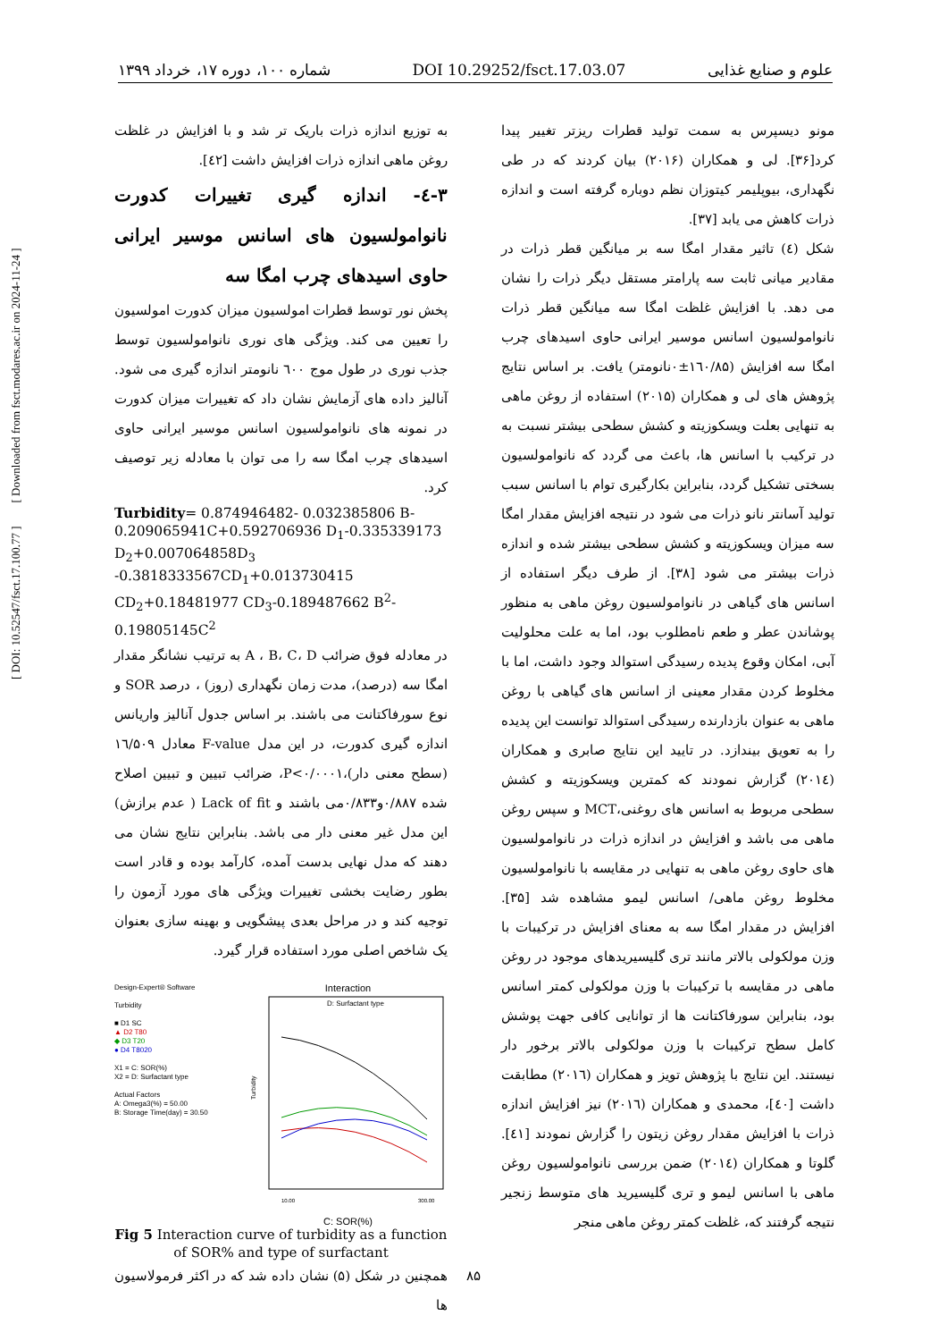علوم و صنایع غذایی DOI 10.29252/fsct.17.03.07 شماره ۱۰۰، دوره ۱۷، خرداد ۱۳۹۹
مونو دیسپرس به سمت تولید قطرات ریزتر تغییر پیدا کرد[۳۶]. لی و همکاران (۲۰۱۶) بیان کردند که در طی نگهداری، بیوپلیمر کیتوزان نظم دوباره گرفته است و اندازه ذرات کاهش می یابد [۳۷].
شکل (٤) تاثیر مقدار امگا سه بر میانگین قطر ذرات در مقادیر میانی ثابت سه پارامتر مستقل دیگر ذرات را نشان می دهد. با افزایش غلظت امگا سه میانگین قطر ذرات نانوامولسیون اسانس موسیر ایرانی حاوی اسیدهای چرب امگا سه افزایش (۱٦۰/۸۵±۰نانومتر) یافت. بر اساس نتایج پژوهش های لی و همکاران (۲۰۱۵) استفاده از روغن ماهی به تنهایی بعلت ویسکوزیته و کشش سطحی بیشتر نسبت به در ترکیب با اسانس ها، باعث می گردد که نانوامولسیون بسختی تشکیل گردد، بنابراین بکارگیری توام با اسانس سبب تولید آسانتر نانو ذرات می شود در نتیجه افزایش مقدار امگا سه میزان ویسکوزیته و کشش سطحی بیشتر شده و اندازه ذرات بیشتر می شود [۳۸]. از طرف دیگر استفاده از اسانس های گیاهی در نانوامولسیون روغن ماهی به منظور پوشاندن عطر و طعم نامطلوب بود، اما به علت محلولیت آبی، امکان وقوع پدیده رسیدگی استوالد وجود داشت، اما با مخلوط کردن مقدار معینی از اسانس های گیاهی با روغن ماهی به عنوان بازدارنده رسیدگی استوالد توانست این پدیده را به تعویق بیندازد. در تایید این نتایج صابری و همکاران (۲۰۱٤) گزارش نمودند که کمترین ویسکوزیته و کشش سطحی مربوط به اسانس های روغنی،MCT و سپس روغن ماهی می باشد و افزایش در اندازه ذرات در نانوامولسیون های حاوی روغن ماهی به تنهایی در مقایسه با نانوامولسیون مخلوط روغن ماهی/ اسانس لیمو مشاهده شد [۳۵]. افزایش در مقدار امگا سه به معنای افزایش در ترکیبات با وزن مولکولی بالاتر مانند تری گلیسیریدهای موجود در روغن ماهی در مقایسه با ترکیبات با وزن مولکولی کمتر اسانس بود، بنابراین سورفاکتانت ها از توانایی کافی جهت پوشش کامل سطح ترکیبات با وزن مولکولی بالاتر برخور دار نیستند. این نتایج با پژوهش تویز و همکاران (۲۰۱٦) مطابقت داشت [٤۰]، محمدی و همکاران (۲۰۱٦) نیز افزایش اندازه ذرات با افزایش مقدار روغن زیتون را گزارش نمودند [٤۱]. گلوتا و همکاران (۲۰۱٤) ضمن بررسی نانوامولسیون روغن ماهی با اسانس لیمو و تری گلیسیرید های متوسط زنجیر نتیجه گرفتند که، غلظت کمتر روغن ماهی منجر
به توزیع اندازه ذرات باریک تر شد و با افزایش در غلظت روغن ماهی اندازه ذرات افزایش داشت [٤۲].
۳-٤- اندازه گیری تغییرات کدورت نانوامولسیون های اسانس موسیر ایرانی حاوی اسیدهای چرب امگا سه
پخش نور توسط قطرات امولسیون میزان کدورت امولسیون را تعیین می کند. ویژگی های نوری نانوامولسیون توسط جذب نوری در طول موج ٦۰۰ نانومتر اندازه گیری می شود. آنالیز داده های آزمایش نشان داد که تغییرات میزان کدورت در نمونه های نانوامولسیون اسانس موسیر ایرانی حاوی اسیدهای چرب امگا سه را می توان با معادله زیر توصیف کرد.
Turbidity= 0.874946482- 0.032385806 B-0.209065941C+0.592706936 D<sub>1</sub>-0.335339173 D<sub>2</sub>+0.007064858D<sub>3</sub> -0.3818333567CD<sub>1</sub>+0.013730415 CD<sub>2</sub>+0.18481977 CD<sub>3</sub>-0.189487662 B<sup>2</sup>-0.19805145C<sup>2</sup>
در معادله فوق ضرائب A ، B، C، D به ترتیب نشانگر مقدار امگا سه (درصد)، مدت زمان نگهداری (روز) ، درصد SOR و نوع سورفاکتانت می باشند. بر اساس جدول آنالیز واریانس اندازه گیری کدورت، در این مدل F-value معادل ۱٦/۵۰۹ (سطح معنی دار)،P<۰/۰۰۰۱، ضرائب تبیین و تبیین اصلاح شده ۰/۸۸۷و۰/۸۳۳می باشند و Lack of fit ( عدم برازش) این مدل غیر معنی دار می باشد. بنابراین نتایج نشان می دهند که مدل نهایی بدست آمده، کارآمد بوده و قادر است بطور رضایت بخشی تغییرات ویژگی های مورد آزمون را توجیه کند و در مراحل بعدی پیشگویی و بهینه سازی بعنوان یک شاخص اصلی مورد استفاده قرار گیرد.
Design-Expert® Software
Turbidity
■ D1 SC
▲ D2 T80
◆ D3 T20
● D4 T8020
X1 = C: SOR(%)
X2 = D: Surfactant type
Actual Factors
A: Omega3(%) = 50.00
B: Storage Time(day) = 30.50
Interaction
D: Surfactant type
Turbidity
10.00
300.00
C: SOR(%)
Fig 5 Interaction curve of turbidity as a function of SOR% and type of surfactant
همچنین در شکل (۵) نشان داده شد که در اکثر فرمولاسیون ها
[ DOI: 10.52547/fsct.17.100.77 ] [ Downloaded from fsct.modares.ac.ir on 2024-11-24 ]
۸۵